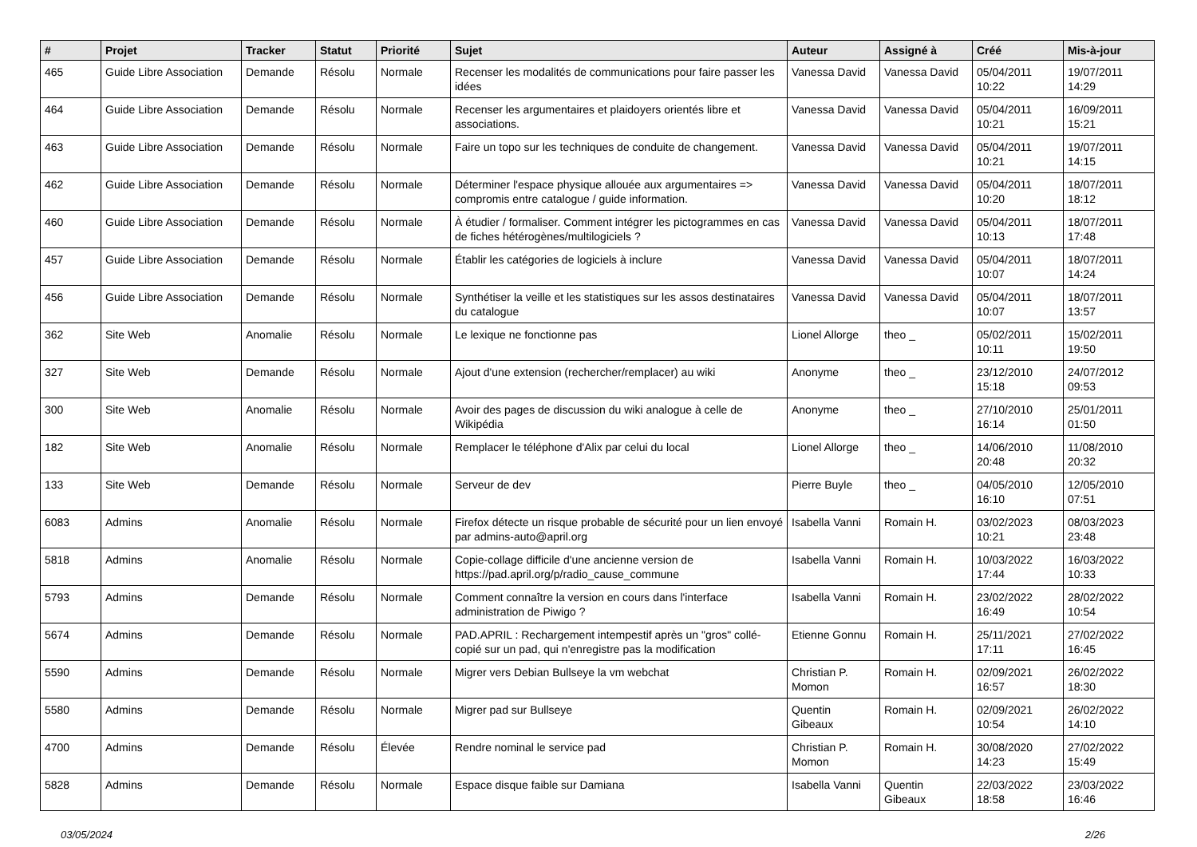| # | Projet | Tracker | Statut | Priorité | Sujet | Auteur | Assigné à | Créé | Mis-à-jour |
| --- | --- | --- | --- | --- | --- | --- | --- | --- | --- |
| 465 | Guide Libre Association | Demande | Résolu | Normale | Recenser les modalités de communications pour faire passer les idées | Vanessa David | Vanessa David | 05/04/2011 10:22 | 19/07/2011 14:29 |
| 464 | Guide Libre Association | Demande | Résolu | Normale | Recenser les argumentaires et plaidoyers orientés libre et associations. | Vanessa David | Vanessa David | 05/04/2011 10:21 | 16/09/2011 15:21 |
| 463 | Guide Libre Association | Demande | Résolu | Normale | Faire un topo sur les techniques de conduite de changement. | Vanessa David | Vanessa David | 05/04/2011 10:21 | 19/07/2011 14:15 |
| 462 | Guide Libre Association | Demande | Résolu | Normale | Déterminer l'espace physique allouée aux argumentaires => compromis entre catalogue / guide information. | Vanessa David | Vanessa David | 05/04/2011 10:20 | 18/07/2011 18:12 |
| 460 | Guide Libre Association | Demande | Résolu | Normale | À étudier / formaliser. Comment intégrer les pictogrammes en cas de fiches hétérogènes/multilogiciels ? | Vanessa David | Vanessa David | 05/04/2011 10:13 | 18/07/2011 17:48 |
| 457 | Guide Libre Association | Demande | Résolu | Normale | Établir les catégories de logiciels à inclure | Vanessa David | Vanessa David | 05/04/2011 10:07 | 18/07/2011 14:24 |
| 456 | Guide Libre Association | Demande | Résolu | Normale | Synthétiser la veille et les statistiques sur les assos destinataires du catalogue | Vanessa David | Vanessa David | 05/04/2011 10:07 | 18/07/2011 13:57 |
| 362 | Site Web | Anomalie | Résolu | Normale | Le lexique ne fonctionne pas | Lionel Allorge | theo _ | 05/02/2011 10:11 | 15/02/2011 19:50 |
| 327 | Site Web | Demande | Résolu | Normale | Ajout d'une extension (rechercher/remplacer) au wiki | Anonyme | theo _ | 23/12/2010 15:18 | 24/07/2012 09:53 |
| 300 | Site Web | Anomalie | Résolu | Normale | Avoir des pages de discussion du wiki analogue à celle de Wikipédia | Anonyme | theo _ | 27/10/2010 16:14 | 25/01/2011 01:50 |
| 182 | Site Web | Anomalie | Résolu | Normale | Remplacer le téléphone d'Alix par celui du local | Lionel Allorge | theo _ | 14/06/2010 20:48 | 11/08/2010 20:32 |
| 133 | Site Web | Demande | Résolu | Normale | Serveur de dev | Pierre Buyle | theo _ | 04/05/2010 16:10 | 12/05/2010 07:51 |
| 6083 | Admins | Anomalie | Résolu | Normale | Firefox détecte un risque probable de sécurité pour un lien envoyé par admins-auto@april.org | Isabella Vanni | Romain H. | 03/02/2023 10:21 | 08/03/2023 23:48 |
| 5818 | Admins | Anomalie | Résolu | Normale | Copie-collage difficile d'une ancienne version de https://pad.april.org/p/radio_cause_commune | Isabella Vanni | Romain H. | 10/03/2022 17:44 | 16/03/2022 10:33 |
| 5793 | Admins | Demande | Résolu | Normale | Comment connaître la version en cours dans l'interface administration de Piwigo ? | Isabella Vanni | Romain H. | 23/02/2022 16:49 | 28/02/2022 10:54 |
| 5674 | Admins | Demande | Résolu | Normale | PAD.APRIL : Rechargement intempestif après un "gros" collé-copié sur un pad, qui n'enregistre pas la modification | Etienne Gonnu | Romain H. | 25/11/2021 17:11 | 27/02/2022 16:45 |
| 5590 | Admins | Demande | Résolu | Normale | Migrer vers Debian Bullseye la vm webchat | Christian P. Momon | Romain H. | 02/09/2021 16:57 | 26/02/2022 18:30 |
| 5580 | Admins | Demande | Résolu | Normale | Migrer pad sur Bullseye | Quentin Gibeaux | Romain H. | 02/09/2021 10:54 | 26/02/2022 14:10 |
| 4700 | Admins | Demande | Résolu | Élevée | Rendre nominal le service pad | Christian P. Momon | Romain H. | 30/08/2020 14:23 | 27/02/2022 15:49 |
| 5828 | Admins | Demande | Résolu | Normale | Espace disque faible sur Damiana | Isabella Vanni | Quentin Gibeaux | 22/03/2022 18:58 | 23/03/2022 16:46 |
03/05/2024 2/26